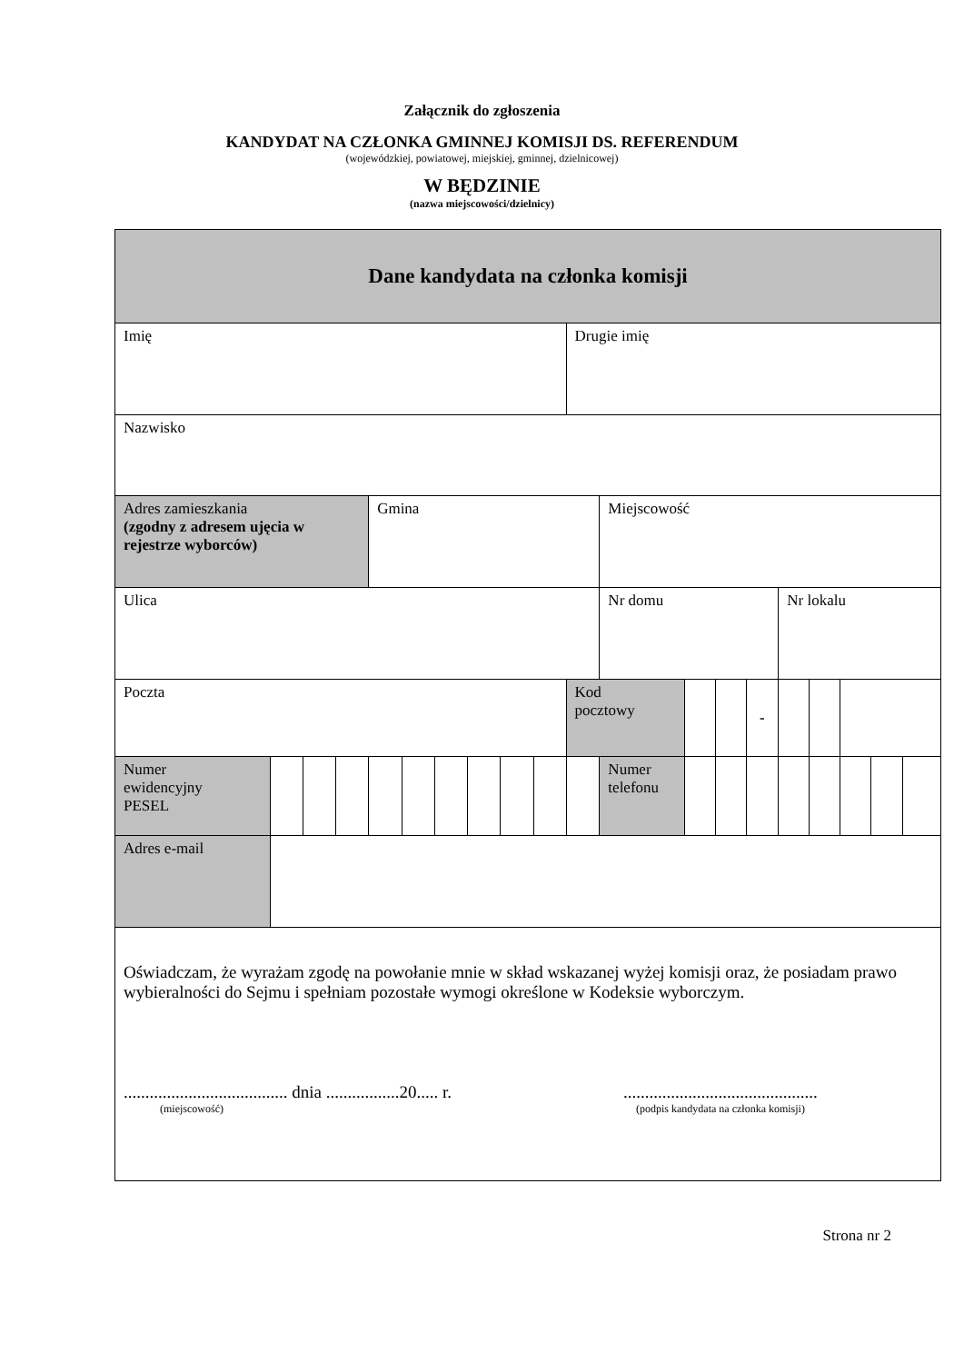Załącznik do zgłoszenia
KANDYDAT NA CZŁONKA GMINNEJ KOMISJI DS. REFERENDUM
(wojewódzkiej, powiatowej, miejskiej, gminnej, dzielnicowej)
W BĘDZINIE
(nazwa miejscowości/dzielnicy)
| Dane kandydata na członka komisji | | | | | | | | | | | | | | | | | | | |
| Imię | | | | | | | | | | Drugie imię | | | | | | | | | |
| Nazwisko | | | | | | | | | | | | | | | | | | | |
| Adres zamieszkania (zgodny z adresem ujęcia w rejestrze wyborców) | | | | Gmina | | | | | | | Miejscowość | | | | | | | | |
| Ulica | | | | | | | | | | | Nr domu | | | | Nr lokalu | | | | |
| Poczta | | | | | | | | | | Kod pocztowy | | | | - | | | | | |
| Numer ewidencyjny PESEL | | | | | | | | | | | Numer telefonu | | | | | | | | |
| Adres e-mail | | | | | | | | | | | | | | | | | | | |
| Oświadczam, że wyrażam zgodę na powołanie mnie w skład wskazanej wyżej komisji oraz, że posiadam prawo wybieralności do Sejmu i spełniam pozostałe wymogi określone w Kodeksie wyborczym. ...................................... dnia .................20..... r. (miejscowość) ............................................. (podpis kandydata na członka komisji) | | | | | | | | | | | | | | | | | | | |
Strona nr 2